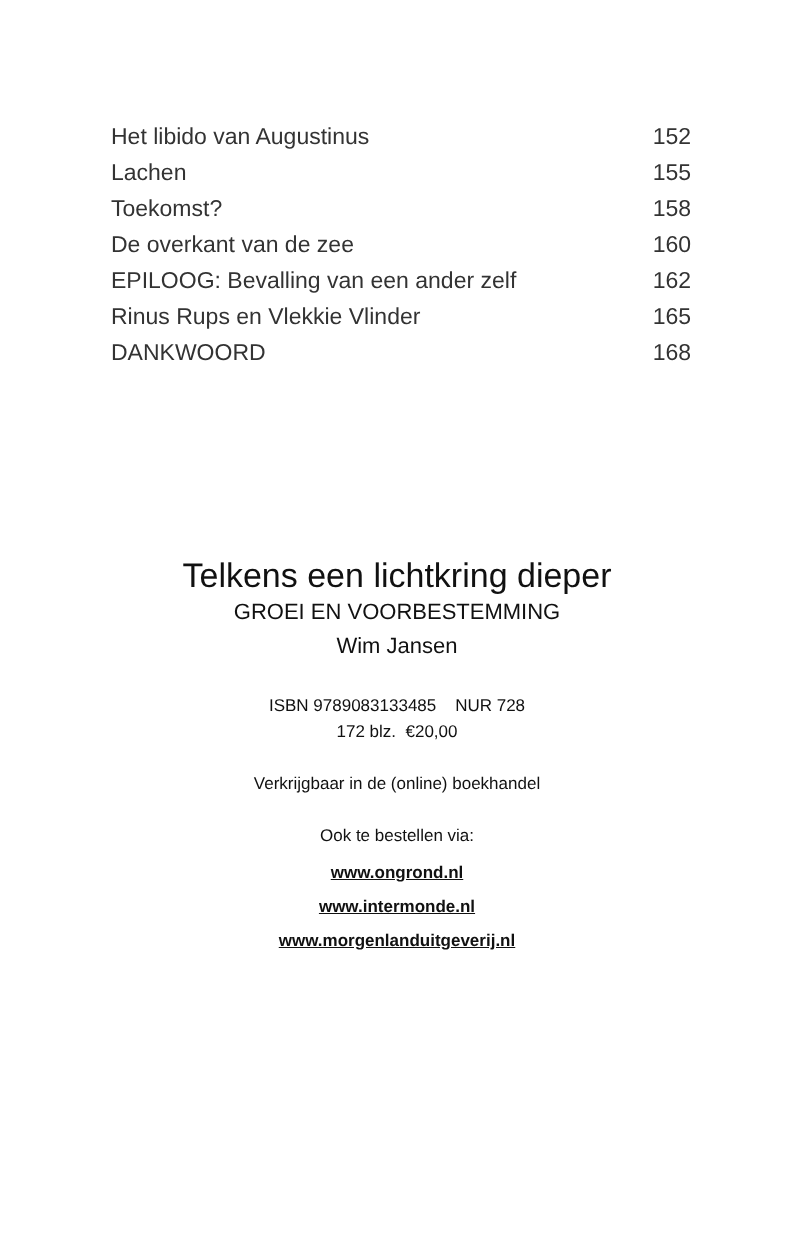Het libido van Augustinus 152
Lachen 155
Toekomst? 158
De overkant van de zee 160
EPILOOG: Bevalling van een ander zelf 162
Rinus Rups en Vlekkie Vlinder 165
DANKWOORD 168
Telkens een lichtkring dieper
GROEI EN VOORBESTEMMING
Wim Jansen
ISBN 9789083133485 NUR 728
172 blz. €20,00
Verkrijgbaar in de (online) boekhandel
Ook te bestellen via:
www.ongrond.nl
www.intermonde.nl
www.morgenlanduitgeverij.nl